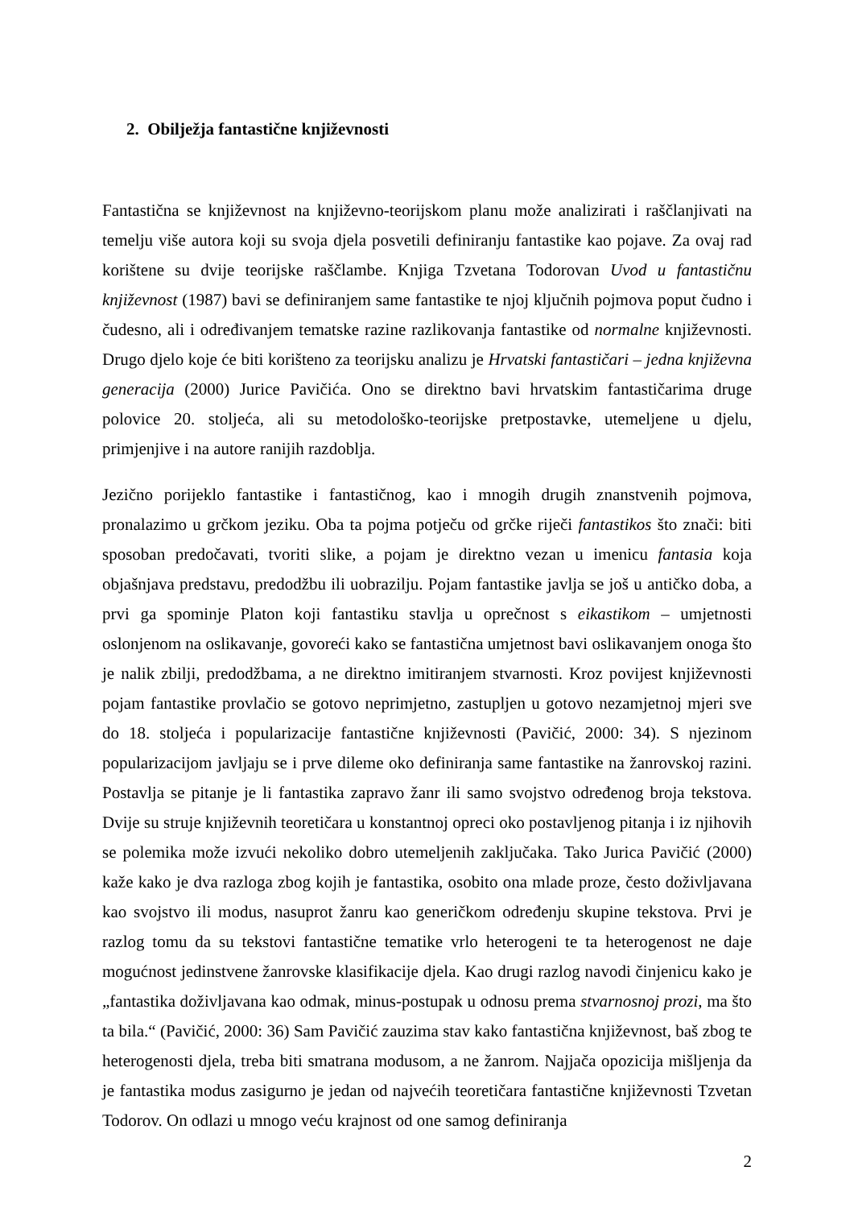2. Obilježja fantastične književnosti
Fantastična se književnost na književno-teorijskom planu može analizirati i raščlanjivati na temelju više autora koji su svoja djela posvetili definiranju fantastike kao pojave. Za ovaj rad korištene su dvije teorijske raščlambe. Knjiga Tzvetana Todorovan Uvod u fantastičnu književnost (1987) bavi se definiranjem same fantastike te njoj ključnih pojmova poput čudno i čudesno, ali i određivanjem tematske razine razlikovanja fantastike od normalne književnosti. Drugo djelo koje će biti korišteno za teorijsku analizu je Hrvatski fantastičari – jedna književna generacija (2000) Jurice Pavičića. Ono se direktno bavi hrvatskim fantastičarima druge polovice 20. stoljeća, ali su metodološko-teorijske pretpostavke, utemeljene u djelu, primjenjive i na autore ranijih razdoblja.
Jezično porijeklo fantastike i fantastičnog, kao i mnogih drugih znanstvenih pojmova, pronalazimo u grčkom jeziku. Oba ta pojma potječu od grčke riječi fantastikos što znači: biti sposoban predočavati, tvoriti slike, a pojam je direktno vezan u imenicu fantasia koja objašnjava predstavu, predodžbu ili uobrazilju. Pojam fantastike javlja se još u antičko doba, a prvi ga spominje Platon koji fantastiku stavlja u oprečnost s eikastikom – umjetnosti oslonjenom na oslikavanje, govoreći kako se fantastična umjetnost bavi oslikavanjem onoga što je nalik zbilji, predodžbama, a ne direktno imitiranjem stvarnosti. Kroz povijest književnosti pojam fantastike provlačio se gotovo neprimjetno, zastupljen u gotovo nezamjetnoj mjeri sve do 18. stoljeća i popularizacije fantastične književnosti (Pavičić, 2000: 34). S njezinom popularizacijom javljaju se i prve dileme oko definiranja same fantastike na žanrovskoj razini. Postavlja se pitanje je li fantastika zapravo žanr ili samo svojstvo određenog broja tekstova. Dvije su struje književnih teoretičara u konstantnoj opreci oko postavljenog pitanja i iz njihovih se polemika može izvući nekoliko dobro utemeljenih zaključaka. Tako Jurica Pavičić (2000) kaže kako je dva razloga zbog kojih je fantastika, osobito ona mlade proze, često doživljavana kao svojstvo ili modus, nasuprot žanru kao generičkom određenju skupine tekstova. Prvi je razlog tomu da su tekstovi fantastične tematike vrlo heterogeni te ta heterogenost ne daje mogućnost jedinstvene žanrovske klasifikacije djela. Kao drugi razlog navodi činjenicu kako je „fantastika doživljavana kao odmak, minus-postupak u odnosu prema stvarnosnoj prozi, ma što ta bila.“ (Pavičić, 2000: 36) Sam Pavičić zauzima stav kako fantastična književnost, baš zbog te heterogenosti djela, treba biti smatrana modusom, a ne žanrom. Najjača opozicija mišljenja da je fantastika modus zasigurno je jedan od najvećih teoretičara fantastične književnosti Tzvetan Todorov. On odlazi u mnogo veću krajnost od one samog definiranja
2